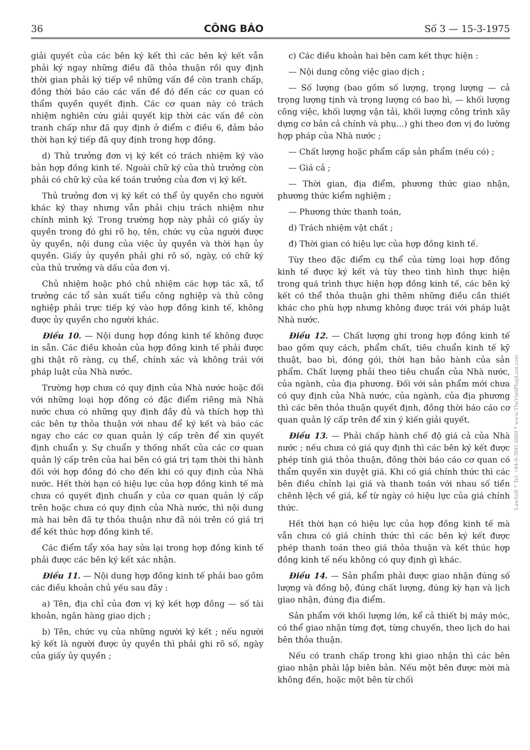36 CÔNG BÁO Số 3 — 15-3-1975
giải quyết của các bên ký kết thì các bên ký kết vẫn phải ký ngay những điều đã thỏa thuận rồi quy định thời gian phải ký tiếp về những vấn đề còn tranh chấp, đồng thời báo cáo các vấn đề đó đến các cơ quan có thẩm quyền quyết định. Các cơ quan này có trách nhiệm nghiên cứu giải quyết kịp thời các vấn đề còn tranh chấp như đã quy định ở điểm c điều 6, đảm bảo thời hạn ký tiếp đã quy định trong hợp đồng.
d) Thủ trưởng đơn vị ký kết có trách nhiệm ký vào bản hợp đồng kinh tế. Ngoài chữ ký của thủ trưởng còn phải có chữ ký của kế toán trưởng của đơn vị ký kết.
Thủ trưởng đơn vị ký kết có thể ủy quyền cho người khác ký thay nhưng vẫn phải chịu trách nhiệm như chính mình ký. Trong trường hợp này phải có giấy ủy quyền trong đó ghi rõ họ, tên, chức vụ của người được ủy quyền, nội dung của việc ủy quyền và thời hạn ủy quyền. Giấy ủy quyền phải ghi rõ số, ngày, có chữ ký của thủ trưởng và dấu của đơn vị.
Chủ nhiệm hoặc phó chủ nhiệm các hợp tác xã, tổ trưởng các tổ sản xuất tiểu công nghiệp và thủ công nghiệp phải trực tiếp ký vào hợp đồng kinh tế, không được ủy quyền cho người khác.
Điều 10. — Nội dung hợp đồng kinh tế không được in sẵn. Các điều khoản của hợp đồng kinh tế phải được ghi thật rõ ràng, cụ thể, chính xác và không trái với pháp luật của Nhà nước.
Trường hợp chưa có quy định của Nhà nước hoặc đối với những loại hợp đồng có đặc điểm riêng mà Nhà nước chưa có những quy định đầy đủ và thích hợp thì các bên tự thỏa thuận với nhau để ký kết và báo các ngay cho các cơ quan quản lý cấp trên để xin quyết định chuẩn y. Sự chuẩn y thống nhất của các cơ quan quản lý cấp trên của hai bên có giá trị tạm thời thi hành đối với hợp đồng đó cho đến khi có quy định của Nhà nước. Hết thời hạn có hiệu lực của hợp đồng kinh tế mà chưa có quyết định chuẩn y của cơ quan quản lý cấp trên hoặc chưa có quy định của Nhà nước, thì nội dung mà hai bên đã tự thỏa thuận như đã nói trên có giá trị để kết thúc hợp đồng kinh tế.
Các điểm tẩy xóa hay sửa lại trong hợp đồng kinh tế phải được các bên ký kết xác nhận.
Điều 11. — Nội dung hợp đồng kinh tế phải bao gồm các điều khoản chủ yếu sau đây :
a) Tên, địa chỉ của đơn vị ký kết hợp đồng — số tài khoản, ngân hàng giao dịch ;
b) Tên, chức vụ của những người ký kết ; nếu người ký kết là người được ủy quyền thì phải ghi rõ số, ngày của giấy ủy quyền ;
c) Các điều khoản hai bên cam kết thực hiện :
— Nội dung công việc giao dịch ;
— Số lượng (bao gồm số lượng, trọng lượng — cả trọng lượng tịnh và trọng lượng có bao bì, — khối lượng công việc, khối lượng vận tải, khối lượng công trình xây dựng cơ bản cả chính và phụ...) ghi theo đơn vị đo lường hợp pháp của Nhà nước ;
— Chất lượng hoặc phẩm cấp sản phẩm (nếu có) ;
— Giá cả ;
— Thời gian, địa điểm, phương thức giao nhận, phương thức kiểm nghiệm ;
— Phương thức thanh toán,
d) Trách nhiệm vật chất ;
đ) Thời gian có hiệu lực của hợp đồng kinh tế.
Tùy theo đặc điểm cụ thể của từng loại hợp đồng kinh tế được ký kết và tùy theo tình hình thực hiện trong quá trình thực hiện hợp đồng kinh tế, các bên ký kết có thể thỏa thuận ghi thêm những điều cần thiết khác cho phù hợp nhưng không được trái với pháp luật Nhà nước.
Điều 12. — Chất lượng ghi trong hợp đồng kinh tế bao gồm quy cách, phẩm chất, tiêu chuẩn kinh tế kỹ thuật, bao bì, đóng gói, thời hạn bảo hành của sản phẩm. Chất lượng phải theo tiêu chuẩn của Nhà nước, của ngành, của địa phương. Đối với sản phẩm mới chưa có quy định của Nhà nước, của ngành, của địa phương thì các bên thỏa thuận quyết định, đồng thời báo cáo cơ quan quản lý cấp trên để xin ý kiến giải quyết.
Điều 13. — Phải chấp hành chế độ giá cả của Nhà nước ; nếu chưa có giá quy định thì các bên ký kết được phép tính giá thỏa thuận, đồng thời báo cáo cơ quan có thẩm quyền xin duyệt giá. Khi có giá chính thức thì các bên điều chỉnh lại giá và thanh toán với nhau số tiền chênh lệch về giá, kể từ ngày có hiệu lực của giá chính thức.
Hết thời hạn có hiệu lực của hợp đồng kinh tế mà vẫn chưa có giá chính thức thì các bên ký kết được phép thanh toán theo giá thỏa thuận và kết thúc hợp đồng kinh tế nếu không có quy định gì khác.
Điều 14. — Sản phẩm phải được giao nhận đúng số lượng và đồng bộ, đúng chất lượng, đúng kỳ hạn và lịch giao nhận, đúng địa điểm.
Sản phẩm với khối lượng lớn, kể cả thiết bị máy móc, có thể giao nhận từng đợt, từng chuyến, theo lịch do hai bên thỏa thuận.
Nếu có tranh chấp trong khi giao nhận thì các bên giao nhận phải lập biên bản. Nếu một bên được mời mà không đến, hoặc một bên từ chối
LawSoft * Tel: +84-8-3845 6684 * www.ThuVienPhapLuat.com